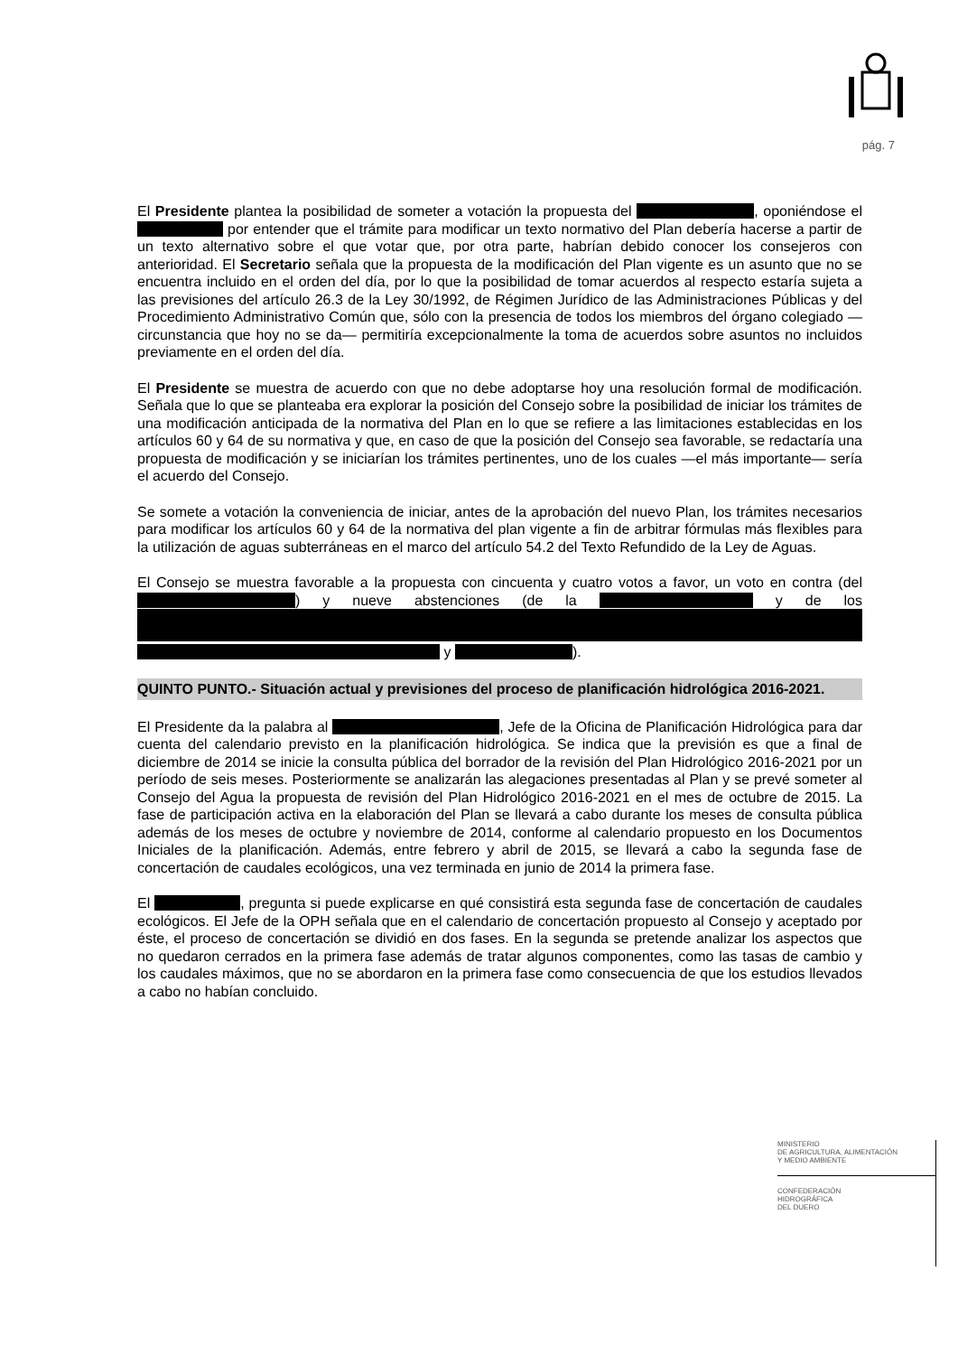pág. 7
El Presidente plantea la posibilidad de someter a votación la propuesta del , oponiéndose el por entender que el trámite para modificar un texto normativo del Plan debería hacerse a partir de un texto alternativo sobre el que votar que, por otra parte, habrían debido conocer los consejeros con anterioridad. El Secretario señala que la propuesta de la modificación del Plan vigente es un asunto que no se encuentra incluido en el orden del día, por lo que la posibilidad de tomar acuerdos al respecto estaría sujeta a las previsiones del artículo 26.3 de la Ley 30/1992, de Régimen Jurídico de las Administraciones Públicas y del Procedimiento Administrativo Común que, sólo con la presencia de todos los miembros del órgano colegiado —circunstancia que hoy no se da— permitiría excepcionalmente la toma de acuerdos sobre asuntos no incluidos previamente en el orden del día.
El Presidente se muestra de acuerdo con que no debe adoptarse hoy una resolución formal de modificación. Señala que lo que se planteaba era explorar la posición del Consejo sobre la posibilidad de iniciar los trámites de una modificación anticipada de la normativa del Plan en lo que se refiere a las limitaciones establecidas en los artículos 60 y 64 de su normativa y que, en caso de que la posición del Consejo sea favorable, se redactaría una propuesta de modificación y se iniciarían los trámites pertinentes, uno de los cuales —el más importante— sería el acuerdo del Consejo.
Se somete a votación la conveniencia de iniciar, antes de la aprobación del nuevo Plan, los trámites necesarios para modificar los artículos 60 y 64 de la normativa del plan vigente a fin de arbitrar fórmulas más flexibles para la utilización de aguas subterráneas en el marco del artículo 54.2 del Texto Refundido de la Ley de Aguas.
El Consejo se muestra favorable a la propuesta con cincuenta y cuatro votos a favor, un voto en contra (del ) y nueve abstenciones (de la y de los y ).
QUINTO PUNTO.- Situación actual y previsiones del proceso de planificación hidrológica 2016-2021.
El Presidente da la palabra al , Jefe de la Oficina de Planificación Hidrológica para dar cuenta del calendario previsto en la planificación hidrológica. Se indica que la previsión es que a final de diciembre de 2014 se inicie la consulta pública del borrador de la revisión del Plan Hidrológico 2016-2021 por un período de seis meses. Posteriormente se analizarán las alegaciones presentadas al Plan y se prevé someter al Consejo del Agua la propuesta de revisión del Plan Hidrológico 2016-2021 en el mes de octubre de 2015. La fase de participación activa en la elaboración del Plan se llevará a cabo durante los meses de consulta pública además de los meses de octubre y noviembre de 2014, conforme al calendario propuesto en los Documentos Iniciales de la planificación. Además, entre febrero y abril de 2015, se llevará a cabo la segunda fase de concertación de caudales ecológicos, una vez terminada en junio de 2014 la primera fase.
El , pregunta si puede explicarse en qué consistirá esta segunda fase de concertación de caudales ecológicos. El Jefe de la OPH señala que en el calendario de concertación propuesto al Consejo y aceptado por éste, el proceso de concertación se dividió en dos fases. En la segunda se pretende analizar los aspectos que no quedaron cerrados en la primera fase además de tratar algunos componentes, como las tasas de cambio y los caudales máximos, que no se abordaron en la primera fase como consecuencia de que los estudios llevados a cabo no habían concluido.
MINISTERIO
DE AGRICULTURA, ALIMENTACIÓN
Y MEDIO AMBIENTE
CONFEDERACIÓN
HIDROGRÁFICA
DEL DUERO